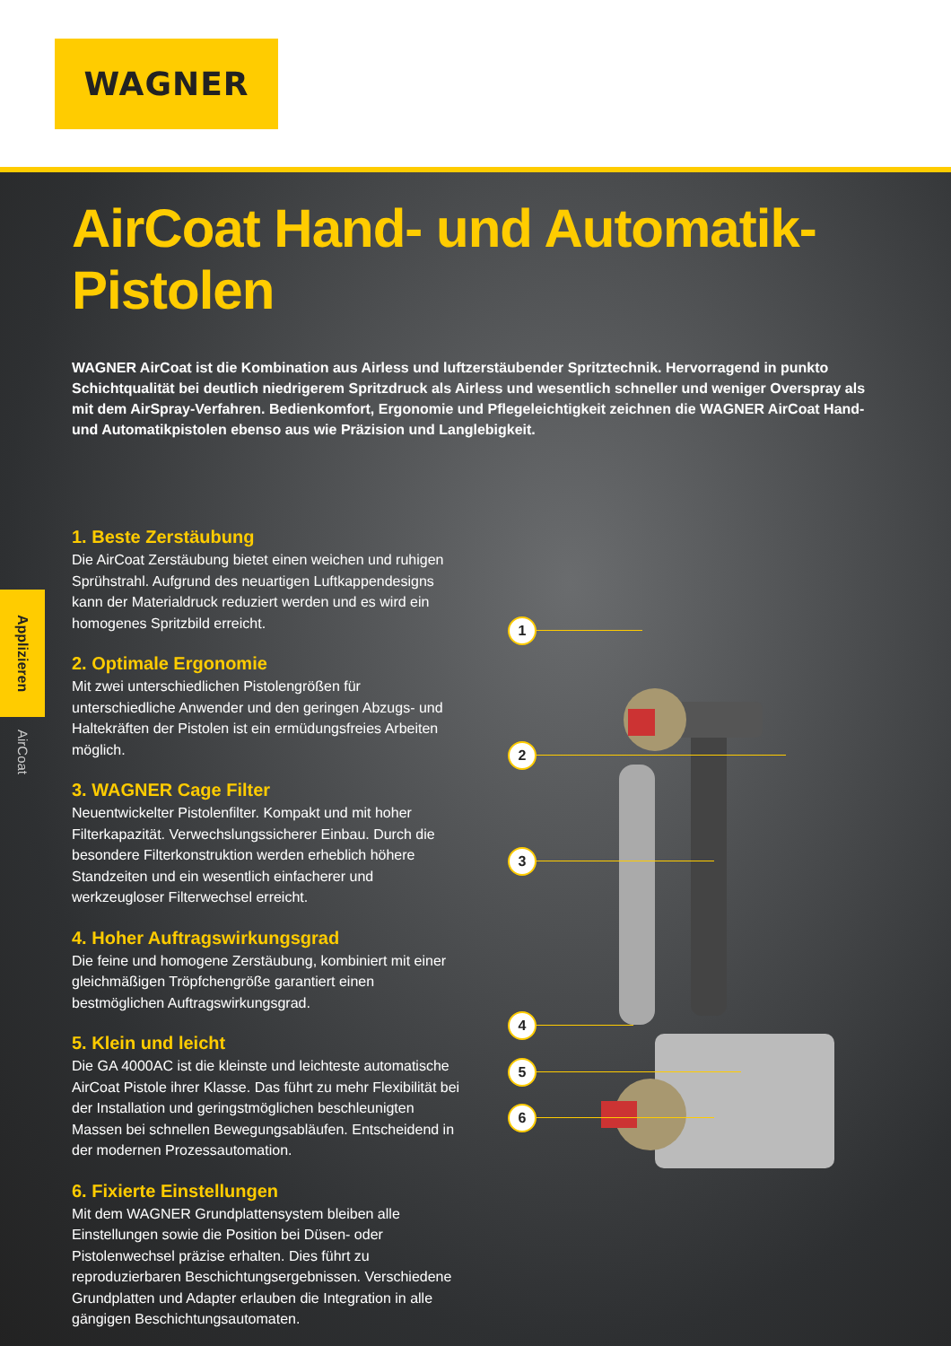WAGNER
AirCoat Hand- und Automatik-Pistolen
WAGNER AirCoat ist die Kombination aus Airless und luftzerstäubender Spritztechnik. Hervorragend in punkto Schichtqualität bei deutlich niedrigerem Spritzdruck als Airless und wesentlich schneller und weniger Overspray als mit dem AirSpray-Verfahren. Bedienkomfort, Ergonomie und Pflegeleichtigkeit zeichnen die WAGNER AirCoat Hand- und Automatikpistolen ebenso aus wie Präzision und Langlebigkeit.
Applizieren
AirCoat
1. Beste Zerstäubung
Die AirCoat Zerstäubung bietet einen weichen und ruhigen Sprühstrahl. Aufgrund des neuartigen Luftkappendesigns kann der Materialdruck reduziert werden und es wird ein homogenes Spritzbild erreicht.
2. Optimale Ergonomie
Mit zwei unterschiedlichen Pistolengrößen für unterschiedliche Anwender und den geringen Abzugs- und Haltekräften der Pistolen ist ein ermüdungsfreies Arbeiten möglich.
3. WAGNER Cage Filter
Neuentwickelter Pistolenfilter. Kompakt und mit hoher Filterkapazität. Verwechslungssicherer Einbau. Durch die besondere Filterkonstruktion werden erheblich höhere Standzeiten und ein wesentlich einfacherer und werkzeugloser Filterwechsel erreicht.
4. Hoher Auftragswirkungsgrad
Die feine und homogene Zerstäubung, kombiniert mit einer gleichmäßigen Tröpfchengröße garantiert einen bestmöglichen Auftragswirkungsgrad.
5. Klein und leicht
Die GA 4000AC ist die kleinste und leichteste automatische AirCoat Pistole ihrer Klasse. Das führt zu mehr Flexibilität bei der Installation und geringstmöglichen beschleunigten Massen bei schnellen Bewegungsabläufen. Entscheidend in der modernen Prozessautomation.
6. Fixierte Einstellungen
Mit dem WAGNER Grundplattensystem bleiben alle Einstellungen sowie die Position bei Düsen- oder Pistolenwechsel präzise erhalten. Dies führt zu reproduzierbaren Beschichtungsergebnissen. Verschiedene Grundplatten und Adapter erlauben die Integration in alle gängigen Beschichtungsautomaten.
1
2
3
4
5
6